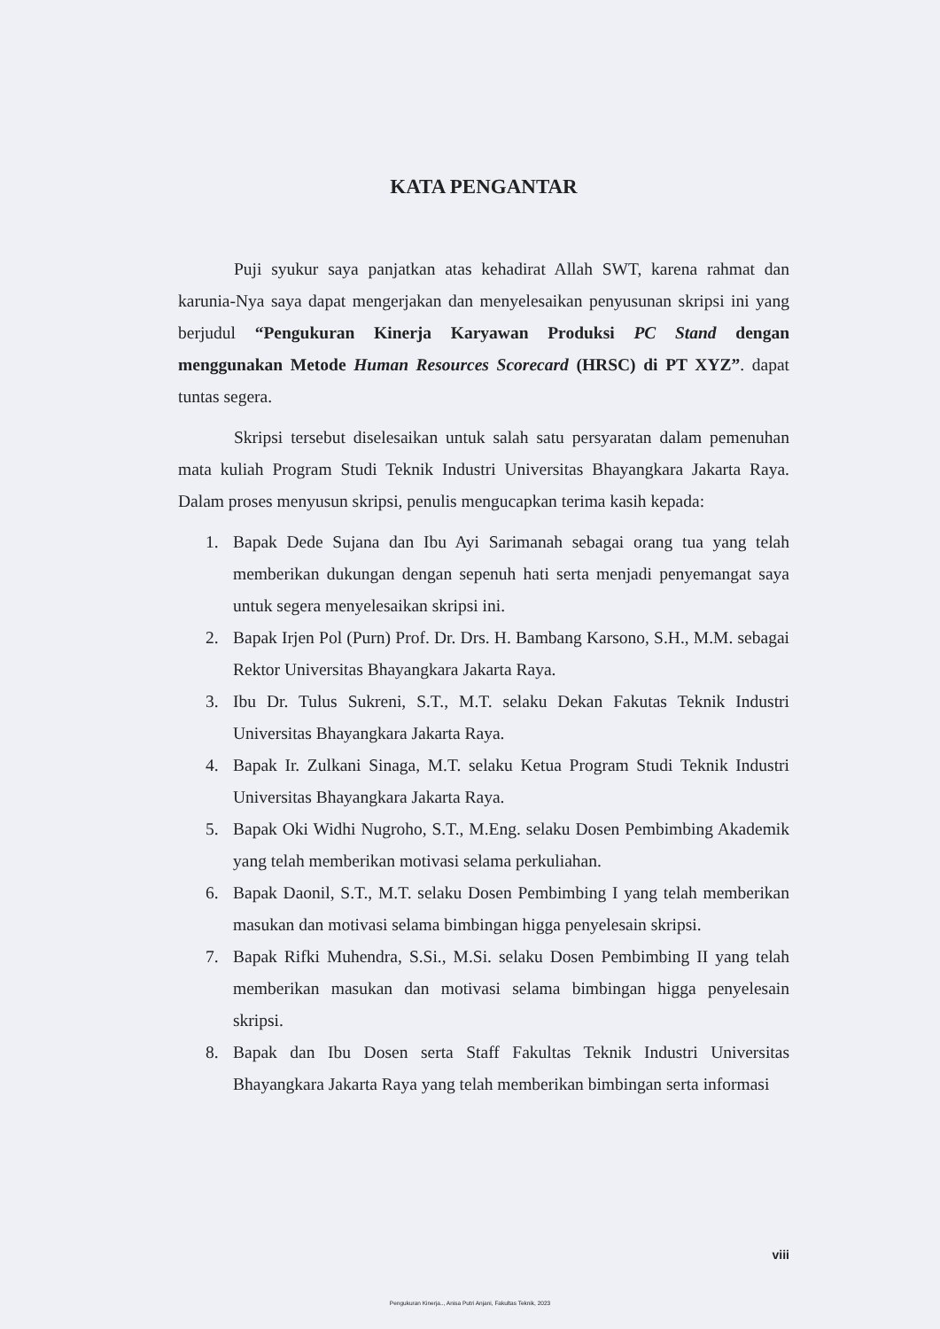KATA PENGANTAR
Puji syukur saya panjatkan atas kehadirat Allah SWT, karena rahmat dan karunia-Nya saya dapat mengerjakan dan menyelesaikan penyusunan skripsi ini yang berjudul “Pengukuran Kinerja Karyawan Produksi PC Stand dengan menggunakan Metode Human Resources Scorecard (HRSC) di PT XYZ”. dapat tuntas segera.
Skripsi tersebut diselesaikan untuk salah satu persyaratan dalam pemenuhan mata kuliah Program Studi Teknik Industri Universitas Bhayangkara Jakarta Raya. Dalam proses menyusun skripsi, penulis mengucapkan terima kasih kepada:
1. Bapak Dede Sujana dan Ibu Ayi Sarimanah sebagai orang tua yang telah memberikan dukungan dengan sepenuh hati serta menjadi penyemangat saya untuk segera menyelesaikan skripsi ini.
2. Bapak Irjen Pol (Purn) Prof. Dr. Drs. H. Bambang Karsono, S.H., M.M. sebagai Rektor Universitas Bhayangkara Jakarta Raya.
3. Ibu Dr. Tulus Sukreni, S.T., M.T. selaku Dekan Fakutas Teknik Industri Universitas Bhayangkara Jakarta Raya.
4. Bapak Ir. Zulkani Sinaga, M.T. selaku Ketua Program Studi Teknik Industri Universitas Bhayangkara Jakarta Raya.
5. Bapak Oki Widhi Nugroho, S.T., M.Eng. selaku Dosen Pembimbing Akademik yang telah memberikan motivasi selama perkuliahan.
6. Bapak Daonil, S.T., M.T. selaku Dosen Pembimbing I yang telah memberikan masukan dan motivasi selama bimbingan higga penyelesain skripsi.
7. Bapak Rifki Muhendra, S.Si., M.Si. selaku Dosen Pembimbing II yang telah memberikan masukan dan motivasi selama bimbingan higga penyelesain skripsi.
8. Bapak dan Ibu Dosen serta Staff Fakultas Teknik Industri Universitas Bhayangkara Jakarta Raya yang telah memberikan bimbingan serta informasi
viii
Pengukuran Kinerja.., Anisa Putri Anjani, Fakultas Teknik, 2023